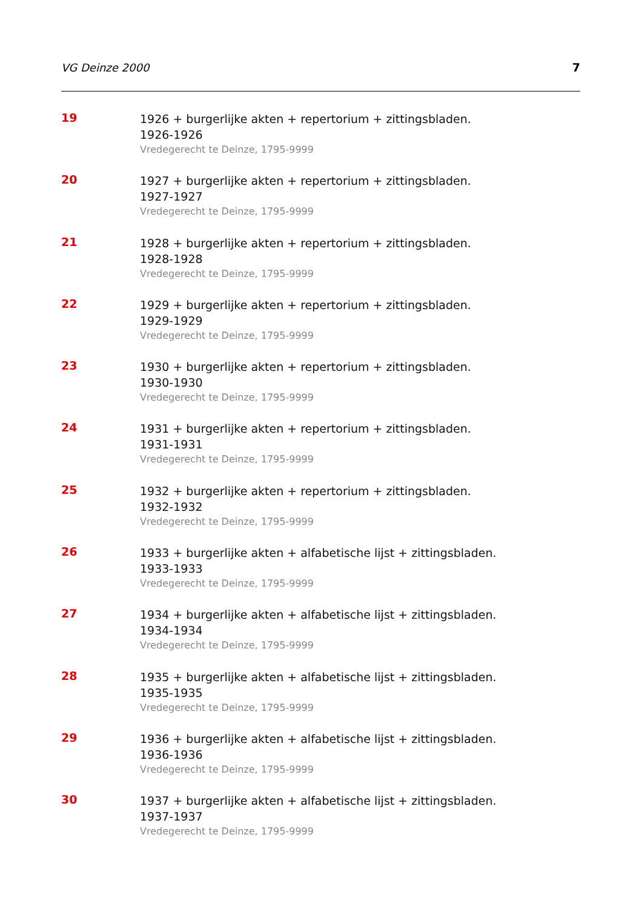VG Deinze 2000 7
19
1926 + burgerlijke akten + repertorium + zittingsbladen.
1926-1926
Vredegerecht te Deinze, 1795-9999
20
1927 + burgerlijke akten + repertorium + zittingsbladen.
1927-1927
Vredegerecht te Deinze, 1795-9999
21
1928 + burgerlijke akten + repertorium + zittingsbladen.
1928-1928
Vredegerecht te Deinze, 1795-9999
22
1929 + burgerlijke akten + repertorium + zittingsbladen.
1929-1929
Vredegerecht te Deinze, 1795-9999
23
1930 + burgerlijke akten + repertorium + zittingsbladen.
1930-1930
Vredegerecht te Deinze, 1795-9999
24
1931 + burgerlijke akten + repertorium + zittingsbladen.
1931-1931
Vredegerecht te Deinze, 1795-9999
25
1932 + burgerlijke akten + repertorium + zittingsbladen.
1932-1932
Vredegerecht te Deinze, 1795-9999
26
1933 + burgerlijke akten + alfabetische lijst + zittingsbladen.
1933-1933
Vredegerecht te Deinze, 1795-9999
27
1934 + burgerlijke akten + alfabetische lijst + zittingsbladen.
1934-1934
Vredegerecht te Deinze, 1795-9999
28
1935 + burgerlijke akten + alfabetische lijst + zittingsbladen.
1935-1935
Vredegerecht te Deinze, 1795-9999
29
1936 + burgerlijke akten + alfabetische lijst + zittingsbladen.
1936-1936
Vredegerecht te Deinze, 1795-9999
30
1937 + burgerlijke akten + alfabetische lijst + zittingsbladen.
1937-1937
Vredegerecht te Deinze, 1795-9999